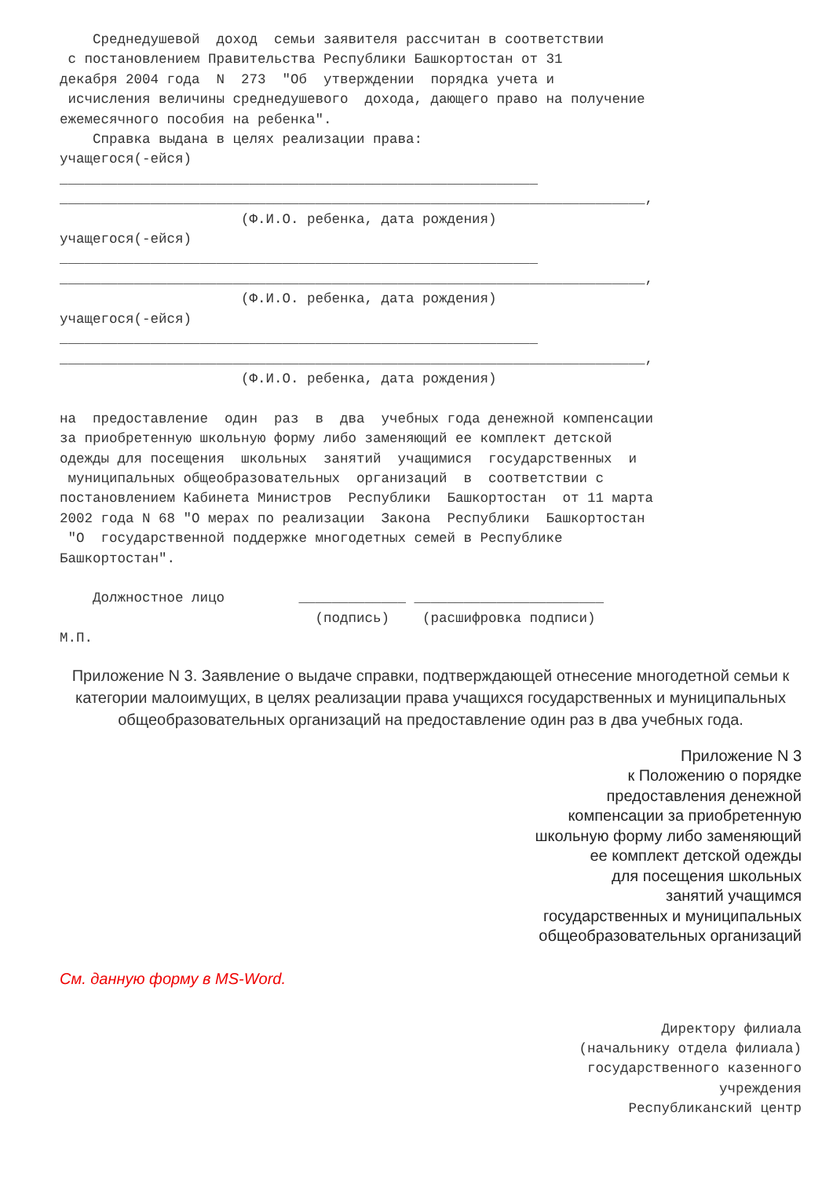Среднедушевой  доход  семьи заявителя рассчитан в соответствии
 с постановлением Правительства Республики Башкортостан от 31
декабря 2004 года  N  273  "Об  утверждении  порядка учета и
 исчисления величины среднедушевого  дохода, дающего право на получение
ежемесячного пособия на ребенка".
    Справка выдана в целях реализации права:
учащегося(-ейся)
__________________________________________________________
_______________________________________________________________________,
                      (Ф.И.О. ребенка, дата рождения)
учащегося(-ейся)
__________________________________________________________
_______________________________________________________________________,
                      (Ф.И.О. ребенка, дата рождения)
учащегося(-ейся)
__________________________________________________________
_______________________________________________________________________,
                      (Ф.И.О. ребенка, дата рождения)

на  предоставление  один  раз  в  два  учебных года денежной компенсации
за приобретенную школьную форму либо заменяющий ее комплект детской
одежды для посещения  школьных  занятий  учащимися  государственных  и
 муниципальных общеобразовательных  организаций  в  соответствии с
постановлением Кабинета Министров  Республики  Башкортостан  от 11 марта
2002 года N 68 "О мерах по реализации  Закона  Республики  Башкортостан
 "О  государственной поддержке многодетных семей в Республике
Башкортостан".

    Должностное лицо         _____________ _______________________
                               (подпись)    (расшифровка подписи)
М.П.
Приложение N 3. Заявление о выдаче справки, подтверждающей отнесение многодетной семьи к категории малоимущих, в целях реализации права учащихся государственных и муниципальных общеобразовательных организаций на предоставление один раз в два учебных года.
Приложение N 3
к Положению о порядке
предоставления денежной
компенсации за приобретенную
школьную форму либо заменяющий
ее комплект детской одежды
для посещения школьных
занятий учащимся
государственных и муниципальных
общеобразовательных организаций
См. данную форму в MS-Word.
Директору филиала
(начальнику отдела филиала)
государственного казенного
учреждения
Республиканский центр